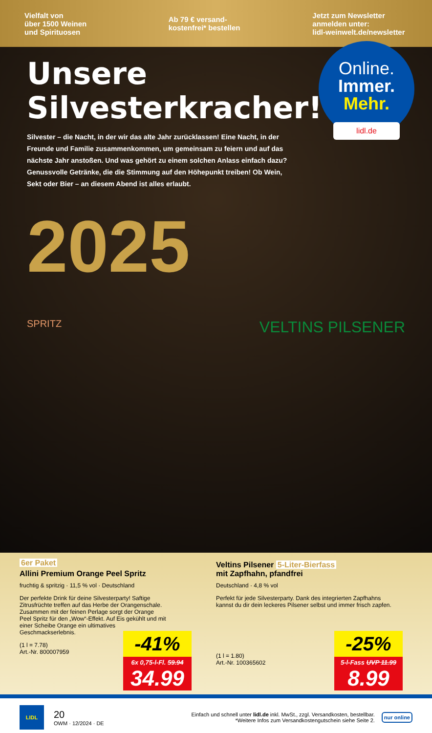Vielfalt von
über 1500 Weinen
und Spirituosen
Ab 79 € versand-
kostenfrei* bestellen
Jetzt zum Newsletter
anmelden unter:
lidl-weinwelt.de/newsletter
Unsere
Silvesterkracher!
Online.
Immer.
Mehr.
lidl.de
Silvester – die Nacht, in der wir das alte Jahr zurücklassen! Eine Nacht, in der Freunde und Familie zusammenkommen, um gemeinsam zu feiern und auf das nächste Jahr anstoßen. Und was gehört zu einem solchen Anlass einfach dazu? Genussvolle Getränke, die die Stimmung auf den Höhepunkt treiben! Ob Wein, Sekt oder Bier – an diesem Abend ist alles erlaubt.
2025
SPRITZ VELTINS PILSENER
6er Paket
Allini Premium Orange Peel Spritz
fruchtig & spritzig · 11,5 % vol · Deutschland
Der perfekte Drink für deine Silvesterparty! Saftige Zitrusfrüchte treffen auf das Herbe der Orangenschale. Zusammen mit der feinen Perlage sorgt der Orange Peel Spritz für den „Wow“-Effekt. Auf Eis gekühlt und mit einer Scheibe Orange ein ultimatives Geschmackserlebnis.
(1 l = 7.78)
Art.-Nr. 800007959
-41%
6x 0,75-l-Fl. 59.94
34.99
Veltins Pilsener 5-Liter-Bierfass
mit Zapfhahn, pfandfrei
Deutschland · 4,8 % vol
Perfekt für jede Silvesterparty. Dank des integrierten Zapfhahns kannst du dir dein leckeres Pilsener selbst und immer frisch zapfen.
(1 l = 1.80)
Art.-Nr. 100365602
-25%
5-l-Fass UVP 11.99
8.99
LIDL
20
OWM · 12/2024 · DE
Einfach und schnell unter lidl.de inkl. MwSt., zzgl. Versandkosten, bestellbar.
*Weitere Infos zum Versandkostengutschein siehe Seite 2.
nur online